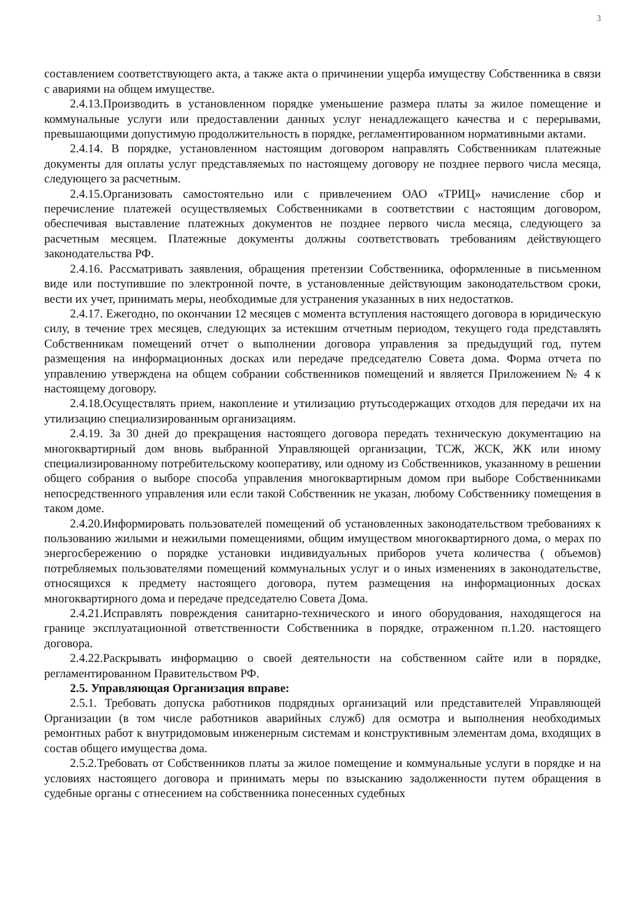3
составлением соответствующего акта, а также акта о причинении ущерба имуществу Собственника в связи с авариями на общем имуществе.
2.4.13.Производить в установленном порядке уменьшение размера платы за жилое помещение и коммунальные услуги или предоставлении данных услуг ненадлежащего качества и с перерывами, превышающими допустимую продолжительность в порядке, регламентированном нормативными актами.
2.4.14. В порядке, установленном настоящим договором направлять Собственникам платежные документы для оплаты услуг представляемых по настоящему договору не позднее первого числа месяца, следующего за расчетным.
2.4.15.Организовать самостоятельно или с привлечением ОАО «ТРИЦ» начисление сбор и перечисление платежей осуществляемых Собственниками в соответствии с настоящим договором, обеспечивая выставление платежных документов не позднее первого числа месяца, следующего за расчетным месяцем. Платежные документы должны соответствовать требованиям действующего законодательства РФ.
2.4.16. Рассматривать заявления, обращения претензии Собственника, оформленные в письменном виде или поступившие по электронной почте, в установленные действующим законодательством сроки, вести их учет, принимать меры, необходимые для устранения указанных в них недостатков.
2.4.17. Ежегодно, по окончании 12 месяцев с момента вступления настоящего договора в юридическую силу, в течение трех месяцев, следующих за истекшим отчетным периодом, текущего года представлять Собственникам помещений отчет о выполнении договора управления за предыдущий год, путем размещения на информационных досках или передаче председателю Совета дома. Форма отчета по управлению утверждена на общем собрании собственников помещений и является Приложением № 4 к настоящему договору.
2.4.18.Осуществлять прием, накопление и утилизацию ртутьсодержащих отходов для передачи их на утилизацию специализированным организациям.
2.4.19. За 30 дней до прекращения настоящего договора передать техническую документацию на многоквартирный дом вновь выбранной Управляющей организации, ТСЖ, ЖСК, ЖК или иному специализированному потребительскому кооперативу, или одному из Собственников, указанному в решении общего собрания о выборе способа управления многоквартирным домом при выборе Собственниками непосредственного управления или если такой Собственник не указан, любому Собственнику помещения в таком доме.
2.4.20.Информировать пользователей помещений об установленных законодательством требованиях к пользованию жилыми и нежилыми помещениями, общим имуществом многоквартирного дома, о мерах по энергосбережению о порядке установки индивидуальных приборов учета количества ( объемов) потребляемых пользователями помещений коммунальных услуг и о иных изменениях в законодательстве, относящихся к предмету настоящего договора, путем размещения на информационных досках многоквартирного дома и передаче председателю Совета Дома.
2.4.21.Исправлять повреждения санитарно-технического и иного оборудования, находящегося на границе эксплуатационной ответственности Собственника в порядке, отраженном п.1.20. настоящего договора.
2.4.22.Раскрывать информацию о своей деятельности на собственном сайте или в порядке, регламентированном Правительством РФ.
2.5. Управляющая Организация вправе:
2.5.1. Требовать допуска работников подрядных организаций или представителей Управляющей Организации (в том числе работников аварийных служб) для осмотра и выполнения необходимых ремонтных работ к внутридомовым инженерным системам и конструктивным элементам дома, входящих в состав общего имущества дома.
2.5.2.Требовать от Собственников платы за жилое помещение и коммунальные услуги в порядке и на условиях настоящего договора и принимать меры по взысканию задолженности путем обращения в судебные органы с отнесением на собственника понесенных судебных